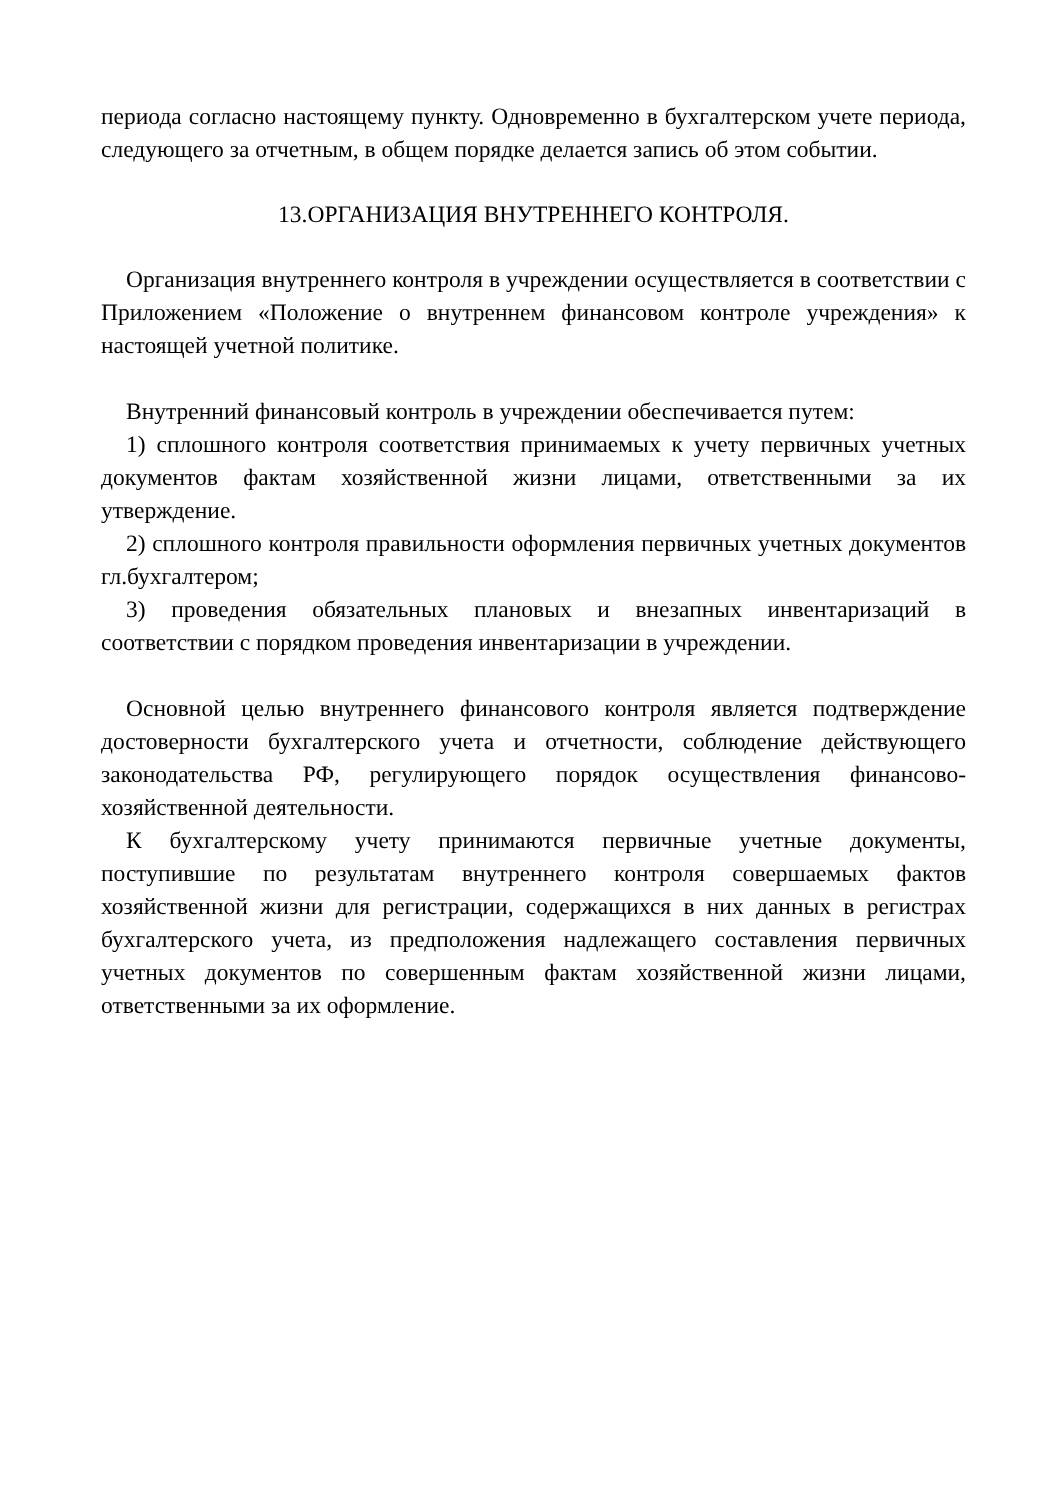периода согласно настоящему пункту. Одновременно в бухгалтерском учете периода, следующего за отчетным, в общем порядке делается запись об этом событии.
13.ОРГАНИЗАЦИЯ ВНУТРЕННЕГО КОНТРОЛЯ.
Организация внутреннего контроля в учреждении осуществляется в соответствии с Приложением «Положение о внутреннем финансовом контроле учреждения» к настоящей учетной политике.
Внутренний финансовый контроль в учреждении обеспечивается путем:
1) сплошного контроля соответствия принимаемых к учету первичных учетных документов фактам хозяйственной жизни лицами, ответственными за их утверждение.
2) сплошного контроля правильности оформления первичных учетных документов гл.бухгалтером;
3) проведения обязательных плановых и внезапных инвентаризаций в соответствии с порядком проведения инвентаризации в учреждении.
Основной целью внутреннего финансового контроля является подтверждение достоверности бухгалтерского учета и отчетности, соблюдение действующего законодательства РФ, регулирующего порядок осуществления финансово-хозяйственной деятельности.
К бухгалтерскому учету принимаются первичные учетные документы, поступившие по результатам внутреннего контроля совершаемых фактов хозяйственной жизни для регистрации, содержащихся в них данных в регистрах бухгалтерского учета, из предположения надлежащего составления первичных учетных документов по совершенным фактам хозяйственной жизни лицами, ответственными за их оформление.